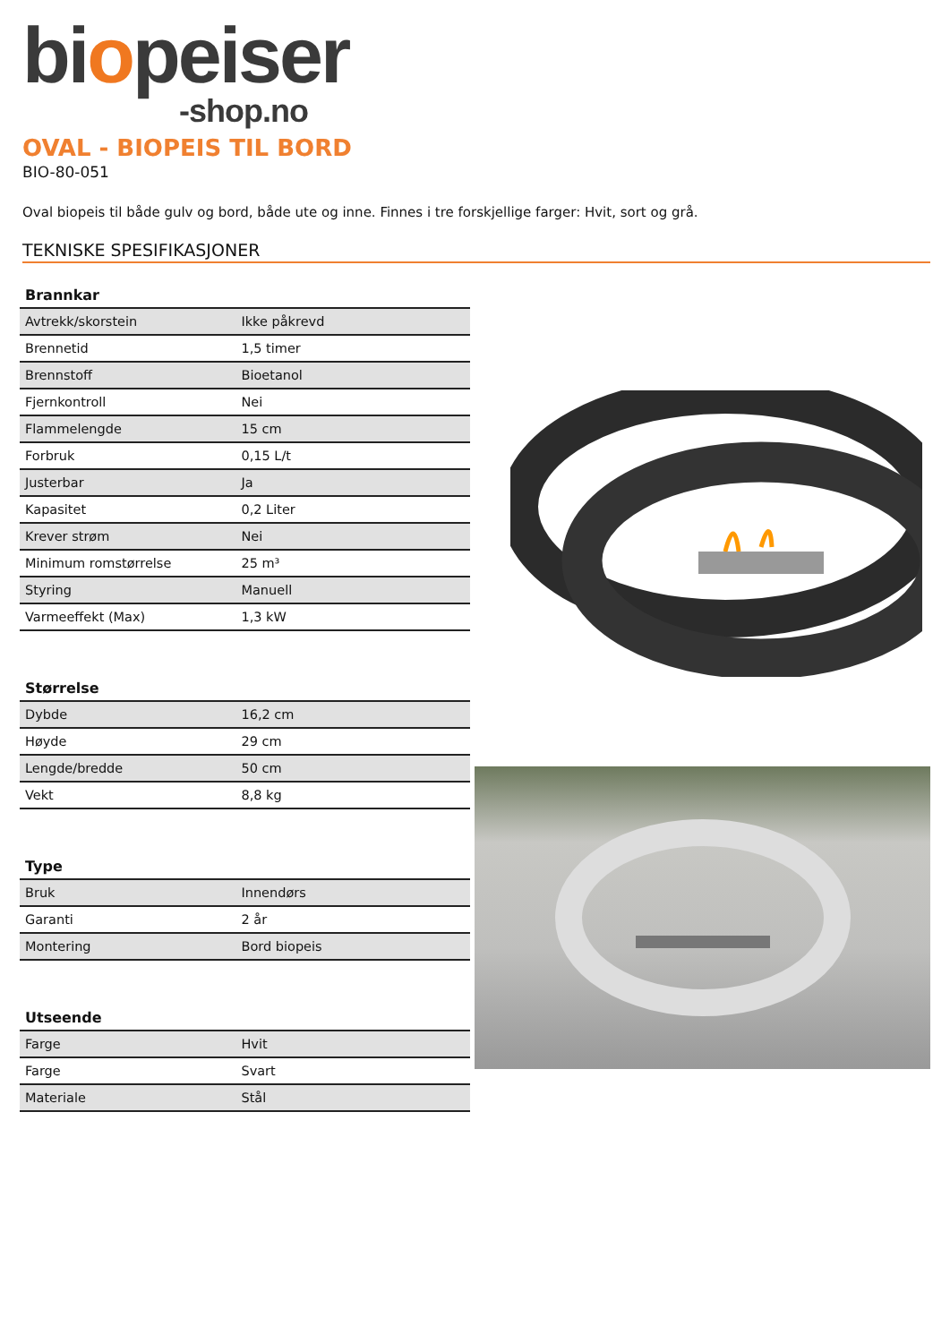biopeiser
-shop.no
OVAL - BIOPEIS TIL BORD
BIO-80-051
Oval biopeis til både gulv og bord, både ute og inne. Finnes i tre forskjellige farger: Hvit, sort og grå.
TEKNISKE SPESIFIKASJONER
| Brannkar | |
| --- | --- |
| Avtrekk/skorstein | Ikke påkrevd |
| Brennetid | 1,5 timer |
| Brennstoff | Bioetanol |
| Fjernkontroll | Nei |
| Flammelengde | 15 cm |
| Forbruk | 0,15 L/t |
| Justerbar | Ja |
| Kapasitet | 0,2 Liter |
| Krever strøm | Nei |
| Minimum romstørrelse | 25 m³ |
| Styring | Manuell |
| Varmeeffekt (Max) | 1,3 kW |
| Størrelse | |
| --- | --- |
| Dybde | 16,2 cm |
| Høyde | 29 cm |
| Lengde/bredde | 50 cm |
| Vekt | 8,8 kg |
| Type | |
| --- | --- |
| Bruk | Innendørs |
| Garanti | 2 år |
| Montering | Bord biopeis |
| Utseende | |
| --- | --- |
| Farge | Hvit |
| Farge | Svart |
| Materiale | Stål |